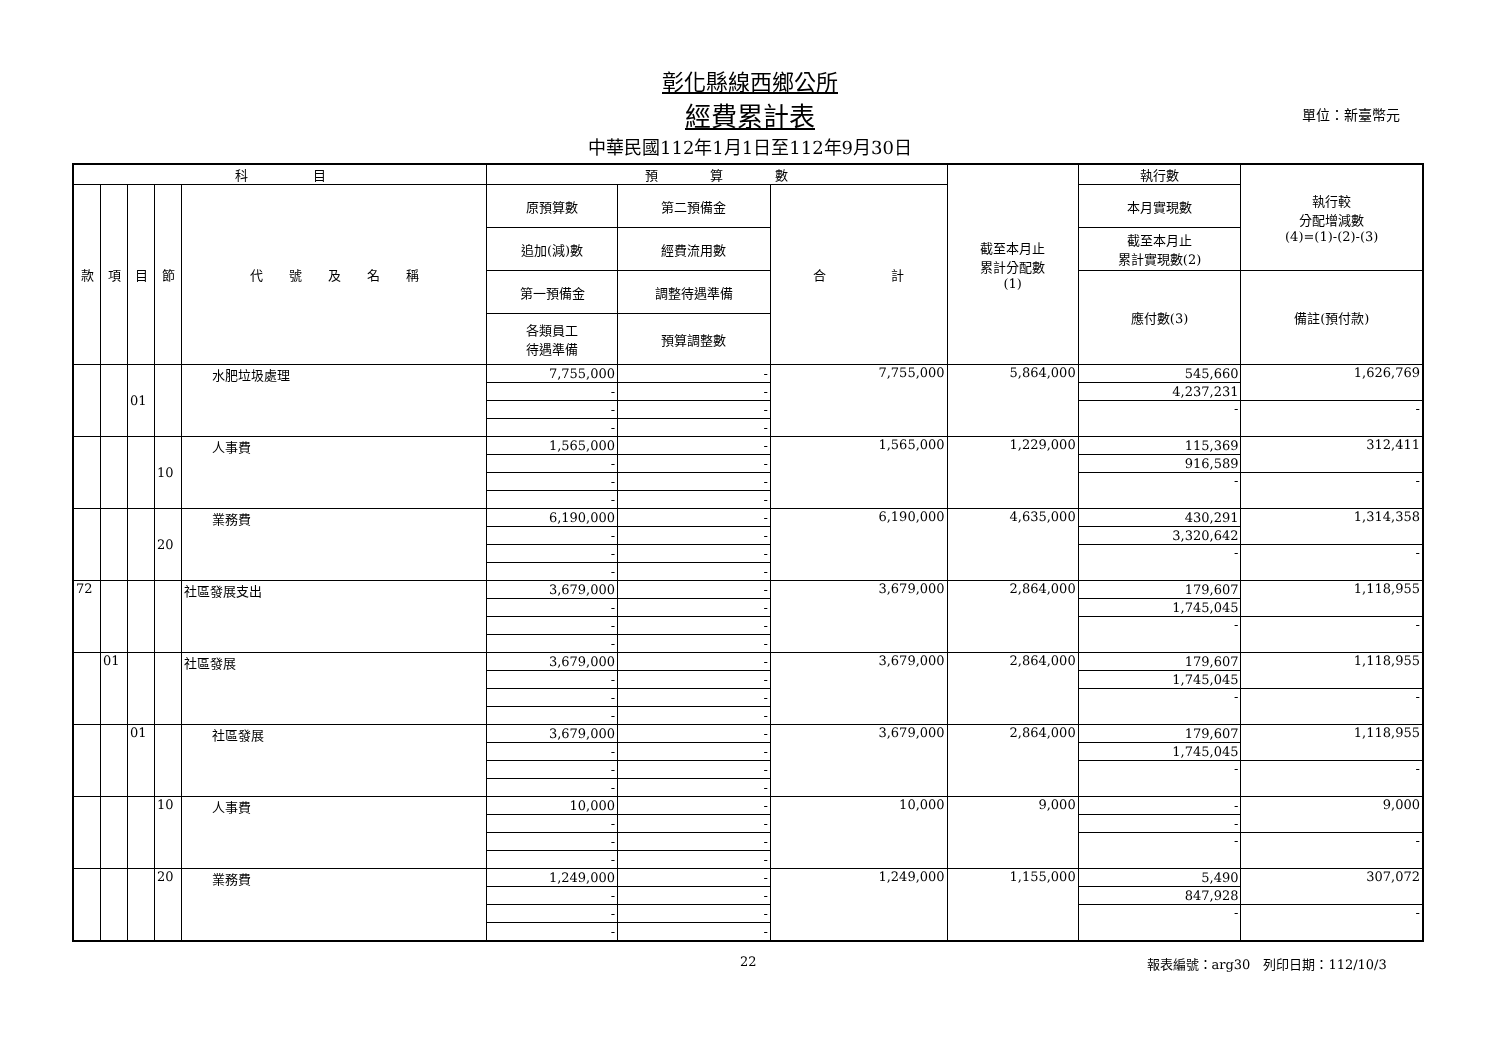彰化縣線西鄉公所
經費累計表 單位：新臺幣元
中華民國112年1月1日至112年9月30日
| 科 目 | | | | | 預 算 數 | | | 截至本月止 累計分配數 (1) | 執行數 | 執行較 分配增減數 (4)=(1)-(2)-(3) |
| --- | --- | --- | --- | --- | --- | --- | --- | --- | --- | --- |
| 款 | 項 | 目 | 節 | 代 號 及 名 稱 | 原預算數 | 第二預備金 | 合 計 | | 本月實現數 | |
| | | | | | 追加(減)數 | 經費流用數 | | | 截至本月止 累計實現數(2) | |
| | | | | | 第一預備金 | 調整待遇準備 | | | 應付數(3) | 備註(預付款) |
| | | | | | 各類員工 待遇準備 | 預算調整數 | | | | |
| | | 01 | | 水肥垃圾處理 | 7,755,000 | - | 7,755,000 | 5,864,000 | 545,660 | 1,626,769 |
| | | | | | - | - | | | 4,237,231 | |
| | | | | | - | - | | | - | - |
| | | | | | - | - | | | | |
| | | | 10 | 人事費 | 1,565,000 | - | 1,565,000 | 1,229,000 | 115,369 | 312,411 |
| | | | | | - | - | | | 916,589 | |
| | | | | | - | - | | | - | - |
| | | | | | - | - | | | | |
| | | | 20 | 業務費 | 6,190,000 | - | 6,190,000 | 4,635,000 | 430,291 | 1,314,358 |
| | | | | | - | - | | | 3,320,642 | |
| | | | | | - | - | | | - | - |
| | | | | | - | - | | | | |
| 72 | | | | 社區發展支出 | 3,679,000 | - | 3,679,000 | 2,864,000 | 179,607 | 1,118,955 |
| | | | | | - | - | | | 1,745,045 | |
| | | | | | - | - | | | - | - |
| | | | | | - | - | | | | |
| | 01 | | | 社區發展 | 3,679,000 | - | 3,679,000 | 2,864,000 | 179,607 | 1,118,955 |
| | | | | | - | - | | | 1,745,045 | |
| | | | | | - | - | | | - | - |
| | | | | | - | - | | | | |
| | | 01 | | 社區發展 | 3,679,000 | - | 3,679,000 | 2,864,000 | 179,607 | 1,118,955 |
| | | | | | - | - | | | 1,745,045 | |
| | | | | | - | - | | | - | - |
| | | | | | - | - | | | | |
| | | | 10 | 人事費 | 10,000 | - | 10,000 | 9,000 | - | 9,000 |
| | | | | | - | - | | | - | |
| | | | | | - | - | | | - | - |
| | | | | | - | - | | | | |
| | | | 20 | 業務費 | 1,249,000 | - | 1,249,000 | 1,155,000 | 5,490 | 307,072 |
| | | | | | - | - | | | 847,928 | |
| | | | | | - | - | | | - | - |
| | | | | | - | - | | | | |
22 報表編號：arg30　列印日期：112/10/3